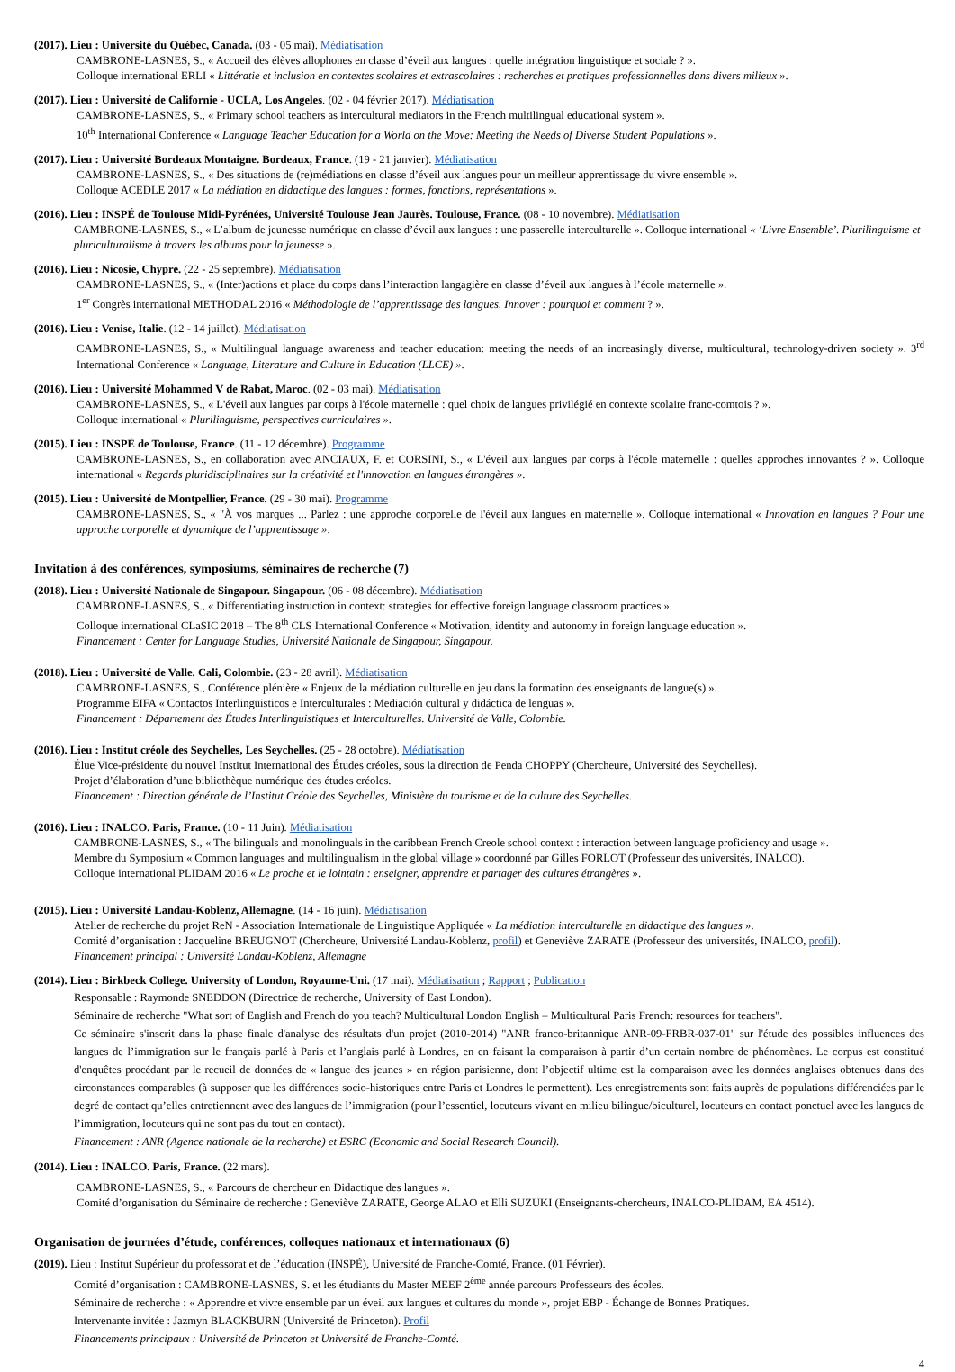(2017). Lieu : Université du Québec, Canada. (03 - 05 mai). Médiatisation
CAMBRONE-LASNES, S., « Accueil des élèves allophones en classe d’éveil aux langues : quelle intégration linguistique et sociale ? ».
Colloque international ERLI « Littératie et inclusion en contextes scolaires et extrascolaires : recherches et pratiques professionnelles dans divers milieux ».
(2017). Lieu : Université de Californie - UCLA, Los Angeles. (02 - 04 février 2017). Médiatisation
CAMBRONE-LASNES, S., « Primary school teachers as intercultural mediators in the French multilingual educational system ».
10<sup>th</sup> International Conference « Language Teacher Education for a World on the Move: Meeting the Needs of Diverse Student Populations ».
(2017). Lieu : Université Bordeaux Montaigne. Bordeaux, France. (19 - 21 janvier). Médiatisation
CAMBRONE-LASNES, S., « Des situations de (re)médiations en classe d’éveil aux langues pour un meilleur apprentissage du vivre ensemble ».
Colloque ACEDLE 2017 « La médiation en didactique des langues : formes, fonctions, représentations ».
(2016). Lieu : INSPÉ de Toulouse Midi-Pyrénées, Université Toulouse Jean Jaurès. Toulouse, France. (08 - 10 novembre). Médiatisation
CAMBRONE-LASNES, S., « L’album de jeunesse numérique en classe d’éveil aux langues : une passerelle interculturelle ». Colloque international « ‘Livre Ensemble’. Plurilinguisme et pluriculturalisme à travers les albums pour la jeunesse ».
(2016). Lieu : Nicosie, Chypre. (22 - 25 septembre). Médiatisation
CAMBRONE-LASNES, S., « (Inter)actions et place du corps dans l’interaction langagière en classe d’éveil aux langues à l’école maternelle ».
1<sup>er</sup> Congrès international METHODAL 2016 « Méthodologie de l’apprentissage des langues. Innover : pourquoi et comment ? ».
(2016). Lieu : Venise, Italie. (12 - 14 juillet). Médiatisation
CAMBRONE-LASNES, S., « Multilingual language awareness and teacher education: meeting the needs of an increasingly diverse, multicultural, technology-driven society ». 3<sup>rd</sup> International Conference « Language, Literature and Culture in Education (LLCE) ».
(2016). Lieu : Université Mohammed V de Rabat, Maroc. (02 - 03 mai). Médiatisation
CAMBRONE-LASNES, S., « L'éveil aux langues par corps à l'école maternelle : quel choix de langues privilégié en contexte scolaire franc-comtois ? ».
Colloque international « Plurilinguisme, perspectives curriculaires ».
(2015). Lieu : INSPÉ de Toulouse, France. (11 - 12 décembre). Programme
CAMBRONE-LASNES, S., en collaboration avec ANCIAUX, F. et CORSINI, S., « L'éveil aux langues par corps à l'école maternelle : quelles approches innovantes ? ». Colloque international « Regards pluridisciplinaires sur la créativité et l'innovation en langues étrangères ».
(2015). Lieu : Université de Montpellier, France. (29 - 30 mai). Programme
CAMBRONE-LASNES, S., « "À vos marques ... Parlez : une approche corporelle de l'éveil aux langues en maternelle ». Colloque international « Innovation en langues ? Pour une approche corporelle et dynamique de l’apprentissage ».
Invitation à des conférences, symposiums, séminaires de recherche (7)
(2018). Lieu : Université Nationale de Singapour. Singapour. (06 - 08 décembre). Médiatisation
CAMBRONE-LASNES, S., « Differentiating instruction in context: strategies for effective foreign language classroom practices ».
Colloque international CLaSIC 2018 – The 8<sup>th</sup> CLS International Conference « Motivation, identity and autonomy in foreign language education ».
Financement : Center for Language Studies, Université Nationale de Singapour, Singapour.
(2018). Lieu : Université de Valle. Cali, Colombie. (23 - 28 avril). Médiatisation
CAMBRONE-LASNES, S., Conférence plénière « Enjeux de la médiation culturelle en jeu dans la formation des enseignants de langue(s) ».
Programme EIFA « Contactos Interlingüisticos e Interculturales : Mediación cultural y didáctica de lenguas ».
Financement : Département des Études Interlinguistiques et Interculturelles. Université de Valle, Colombie.
(2016). Lieu : Institut créole des Seychelles, Les Seychelles. (25 - 28 octobre). Médiatisation
Élue Vice-présidente du nouvel Institut International des Études créoles, sous la direction de Penda CHOPPY (Chercheure, Université des Seychelles).
Projet d’élaboration d’une bibliothèque numérique des études créoles.
Financement : Direction générale de l’Institut Créole des Seychelles, Ministère du tourisme et de la culture des Seychelles.
(2016). Lieu : INALCO. Paris, France. (10 - 11 Juin). Médiatisation
CAMBRONE-LASNES, S., « The bilinguals and monolinguals in the caribbean French Creole school context : interaction between language proficiency and usage ».
Membre du Symposium « Common languages and multilingualism in the global village » coordonné par Gilles FORLOT (Professeur des universités, INALCO).
Colloque international PLIDAM 2016 « Le proche et le lointain : enseigner, apprendre et partager des cultures étrangères ».
(2015). Lieu : Université Landau-Koblenz, Allemagne. (14 - 16 juin). Médiatisation
Atelier de recherche du projet ReN - Association Internationale de Linguistique Appliquée « La médiation interculturelle en didactique des langues ».
Comité d’organisation : Jacqueline BREUGNOT (Chercheure, Université Landau-Koblenz, profil) et Geneviève ZARATE (Professeur des universités, INALCO, profil).
Financement principal : Université Landau-Koblenz, Allemagne
(2014). Lieu : Birkbeck College. University of London, Royaume-Uni. (17 mai). Médiatisation ; Rapport ; Publication
Responsable : Raymonde SNEDDON (Directrice de recherche, University of East London).
Séminaire de recherche "What sort of English and French do you teach? Multicultural London English – Multicultural Paris French: resources for teachers".
Ce séminaire s'inscrit dans la phase finale d'analyse des résultats d'un projet (2010-2014) "ANR franco-britannique ANR-09-FRBR-037-01" sur l'étude des possibles influences des langues de l’immigration sur le français parlé à Paris et l’anglais parlé à Londres, en en faisant la comparaison à partir d’un certain nombre de phénomènes. Le corpus est constitué d'enquêtes procédant par le recueil de données de « langue des jeunes » en région parisienne, dont l’objectif ultime est la comparaison avec les données anglaises obtenues dans des circonstances comparables (à supposer que les différences socio-historiques entre Paris et Londres le permettent). Les enregistrements sont faits auprès de populations différenciées par le degré de contact qu’elles entretiennent avec des langues de l’immigration (pour l’essentiel, locuteurs vivant en milieu bilingue/biculturel, locuteurs en contact ponctuel avec les langues de l’immigration, locuteurs qui ne sont pas du tout en contact).
Financement : ANR (Agence nationale de la recherche) et ESRC (Economic and Social Research Council).
(2014). Lieu : INALCO. Paris, France. (22 mars).
CAMBRONE-LASNES, S., « Parcours de chercheur en Didactique des langues ».
Comité d’organisation du Séminaire de recherche : Geneviève ZARATE, George ALAO et Elli SUZUKI (Enseignants-chercheurs, INALCO-PLIDAM, EA 4514).
Organisation de journées d’étude, conférences, colloques nationaux et internationaux (6)
(2019). Lieu : Institut Supérieur du professorat et de l’éducation (INSPÉ), Université de Franche-Comté, France. (01 Février).
Comité d’organisation : CAMBRONE-LASNES, S. et les étudiants du Master MEEF 2<sup>ème</sup> année parcours Professeurs des écoles.
Séminaire de recherche : « Apprendre et vivre ensemble par un éveil aux langues et cultures du monde », projet EBP - Échange de Bonnes Pratiques.
Intervenante invitée : Jazmyn BLACKBURN (Université de Princeton). Profil
Financements principaux : Université de Princeton et Université de Franche-Comté.
4